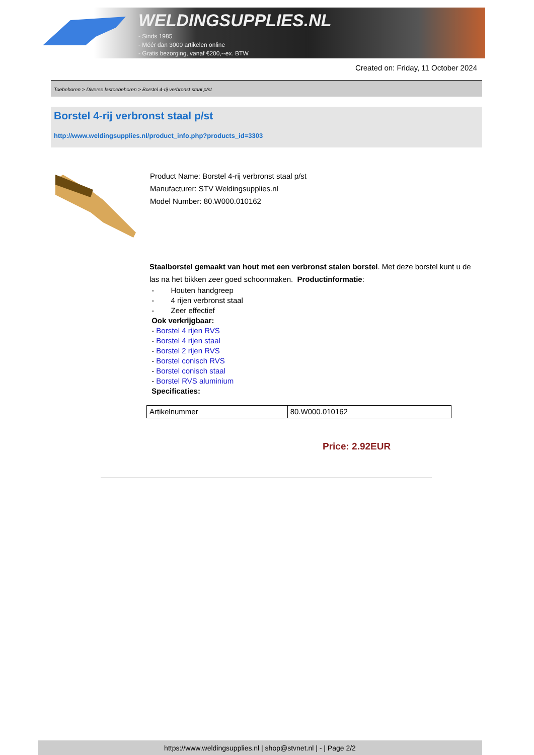WELDINGSUPPLIES.NL
- Sinds 1985
- Méér dan 3000 artikelen online
- Gratis bezorging, vanaf €200,--ex. BTW
Created on: Friday, 11 October 2024
Toebehoren > Diverse lastoebehoren > Borstel 4-rij verbronst staal p/st
Borstel 4-rij verbronst staal p/st
http://www.weldingsupplies.nl/product_info.php?products_id=3303
Product Name: Borstel 4-rij verbronst staal p/st
Manufacturer: STV Weldingsupplies.nl
Model Number: 80.W000.010162
Staalborstel gemaakt van hout met een verbronst stalen borstel. Met deze borstel kunt u de las na het bikken zeer goed schoonmaken. Productinformatie:
- Houten handgreep
- 4 rijen verbronst staal
- Zeer effectief
Ook verkrijgbaar:
- Borstel 4 rijen RVS
- Borstel 4 rijen staal
- Borstel 2 rijen RVS
- Borstel conisch RVS
- Borstel conisch staal
- Borstel RVS aluminium
Specificaties:
| Artikelnummer | 80.W000.010162 |
Price: 2.92EUR
https://www.weldingsupplies.nl | shop@stvnet.nl | - | Page 2/2